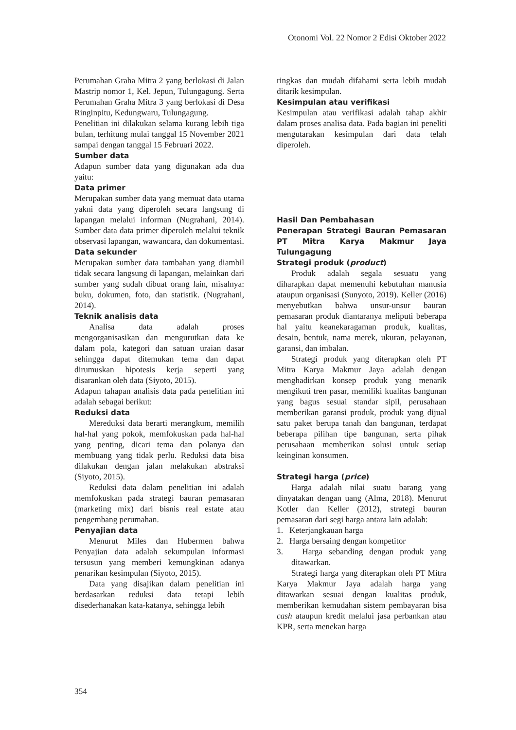Otonomi Vol. 22 Nomor 2 Edisi Oktober 2022
Perumahan Graha Mitra 2 yang berlokasi di Jalan Mastrip nomor 1, Kel. Jepun, Tulungagung. Serta Perumahan Graha Mitra 3 yang berlokasi di Desa Ringinpitu, Kedungwaru, Tulungagung.
Penelitian ini dilakukan selama kurang lebih tiga bulan, terhitung mulai tanggal 15 November 2021 sampai dengan tanggal 15 Februari 2022.
Sumber data
Adapun sumber data yang digunakan ada dua yaitu:
Data primer
Merupakan sumber data yang memuat data utama yakni data yang diperoleh secara langsung di lapangan melalui informan (Nugrahani, 2014). Sumber data data primer diperoleh melalui teknik observasi lapangan, wawancara, dan dokumentasi.
Data sekunder
Merupakan sumber data tambahan yang diambil tidak secara langsung di lapangan, melainkan dari sumber yang sudah dibuat orang lain, misalnya: buku, dokumen, foto, dan statistik. (Nugrahani, 2014).
Teknik analisis data
Analisa data adalah proses mengorganisasikan dan mengurutkan data ke dalam pola, kategori dan satuan uraian dasar sehingga dapat ditemukan tema dan dapat dirumuskan hipotesis kerja seperti yang disarankan oleh data (Siyoto, 2015).
Adapun tahapan analisis data pada penelitian ini adalah sebagai berikut:
Reduksi data
Mereduksi data berarti merangkum, memilih hal-hal yang pokok, memfokuskan pada hal-hal yang penting, dicari tema dan polanya dan membuang yang tidak perlu. Reduksi data bisa dilakukan dengan jalan melakukan abstraksi (Siyoto, 2015).
Reduksi data dalam penelitian ini adalah memfokuskan pada strategi bauran pemasaran (marketing mix) dari bisnis real estate atau pengembang perumahan.
Penyajian data
Menurut Miles dan Hubermen bahwa Penyajian data adalah sekumpulan informasi tersusun yang memberi kemungkinan adanya penarikan kesimpulan (Siyoto, 2015).
Data yang disajikan dalam penelitian ini berdasarkan reduksi data tetapi lebih disederhanakan kata-katanya, sehingga lebih
ringkas dan mudah difahami serta lebih mudah ditarik kesimpulan.
Kesimpulan atau verifikasi
Kesimpulan atau verifikasi adalah tahap akhir dalam proses analisa data. Pada bagian ini peneliti mengutarakan kesimpulan dari data telah diperoleh.
Hasil Dan Pembahasan
Penerapan Strategi Bauran Pemasaran PT Mitra Karya Makmur Jaya Tulungagung
Strategi produk (product)
Produk adalah segala sesuatu yang diharapkan dapat memenuhi kebutuhan manusia ataupun organisasi (Sunyoto, 2019). Keller (2016) menyebutkan bahwa unsur-unsur bauran pemasaran produk diantaranya meliputi beberapa hal yaitu keanekaragaman produk, kualitas, desain, bentuk, nama merek, ukuran, pelayanan, garansi, dan imbalan.
Strategi produk yang diterapkan oleh PT Mitra Karya Makmur Jaya adalah dengan menghadirkan konsep produk yang menarik mengikuti tren pasar, memiliki kualitas bangunan yang bagus sesuai standar sipil, perusahaan memberikan garansi produk, produk yang dijual satu paket berupa tanah dan bangunan, terdapat beberapa pilihan tipe bangunan, serta pihak perusahaan memberikan solusi untuk setiap keinginan konsumen.
Strategi harga (price)
Harga adalah nilai suatu barang yang dinyatakan dengan uang (Alma, 2018). Menurut Kotler dan Keller (2012), strategi bauran pemasaran dari segi harga antara lain adalah:
1. Keterjangkauan harga
2. Harga bersaing dengan kompetitor
3. Harga sebanding dengan produk yang ditawarkan.
Strategi harga yang diterapkan oleh PT Mitra Karya Makmur Jaya adalah harga yang ditawarkan sesuai dengan kualitas produk, memberikan kemudahan sistem pembayaran bisa cash ataupun kredit melalui jasa perbankan atau KPR, serta menekan harga
354